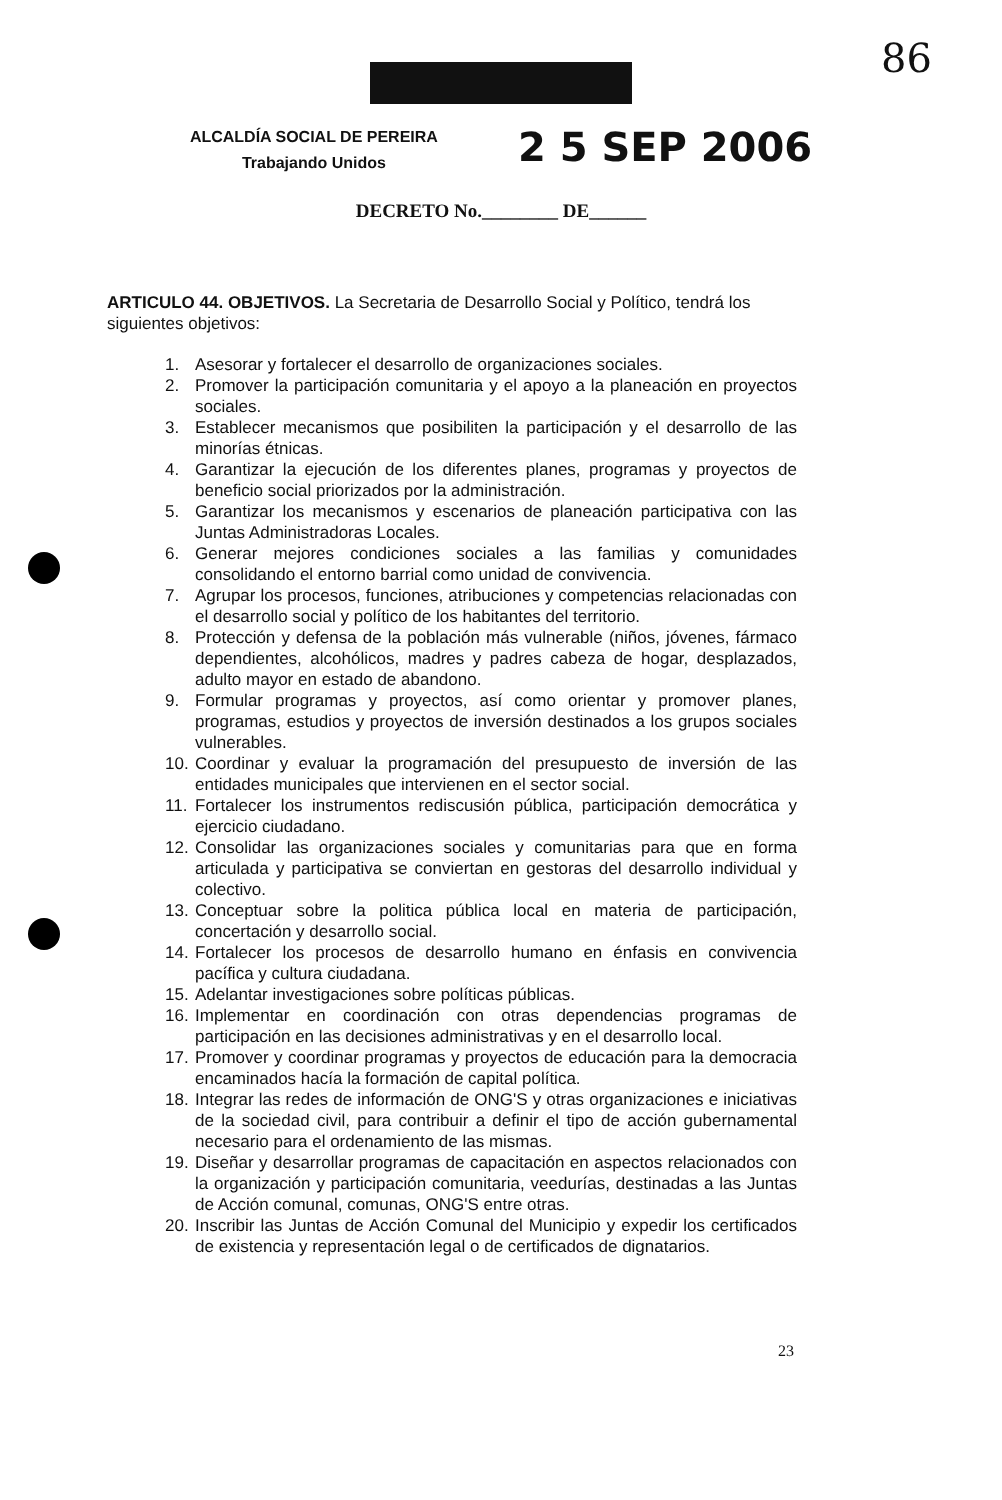86
ALCALDÍA SOCIAL DE PEREIRA
Trabajando Unidos
2 5 SEP 2006
DECRETO No.________ DE______
ARTICULO 44. OBJETIVOS. La Secretaria de Desarrollo Social y Político, tendrá los siguientes objetivos:
1. Asesorar y fortalecer el desarrollo de organizaciones sociales.
2. Promover la participación comunitaria y el apoyo a la planeación en proyectos sociales.
3. Establecer mecanismos que posibiliten la participación y el desarrollo de las minorías étnicas.
4. Garantizar la ejecución de los diferentes planes, programas y proyectos de beneficio social priorizados por la administración.
5. Garantizar los mecanismos y escenarios de planeación participativa con las Juntas Administradoras Locales.
6. Generar mejores condiciones sociales a las familias y comunidades consolidando el entorno barrial como unidad de convivencia.
7. Agrupar los procesos, funciones, atribuciones y competencias relacionadas con el desarrollo social y político de los habitantes del territorio.
8. Protección y defensa de la población más vulnerable (niños, jóvenes, fármaco dependientes, alcohólicos, madres y padres cabeza de hogar, desplazados, adulto mayor en estado de abandono.
9. Formular programas y proyectos, así como orientar y promover planes, programas, estudios y proyectos de inversión destinados a los grupos sociales vulnerables.
10. Coordinar y evaluar la programación del presupuesto de inversión de las entidades municipales que intervienen en el sector social.
11. Fortalecer los instrumentos rediscusión pública, participación democrática y ejercicio ciudadano.
12. Consolidar las organizaciones sociales y comunitarias para que en forma articulada y participativa se conviertan en gestoras del desarrollo individual y colectivo.
13. Conceptuar sobre la politica pública local en materia de participación, concertación y desarrollo social.
14. Fortalecer los procesos de desarrollo humano en énfasis en convivencia pacífica y cultura ciudadana.
15. Adelantar investigaciones sobre políticas públicas.
16. Implementar en coordinación con otras dependencias programas de participación en las decisiones administrativas y en el desarrollo local.
17. Promover y coordinar programas y proyectos de educación para la democracia encaminados hacía la formación de capital política.
18. Integrar las redes de información de ONG'S y otras organizaciones e iniciativas de la sociedad civil, para contribuir a definir el tipo de acción gubernamental necesario para el ordenamiento de las mismas.
19. Diseñar y desarrollar programas de capacitación en aspectos relacionados con la organización y participación comunitaria, veedurías, destinadas a las Juntas de Acción comunal, comunas, ONG'S entre otras.
20. Inscribir las Juntas de Acción Comunal del Municipio y expedir los certificados de existencia y representación legal o de certificados de dignatarios.
23